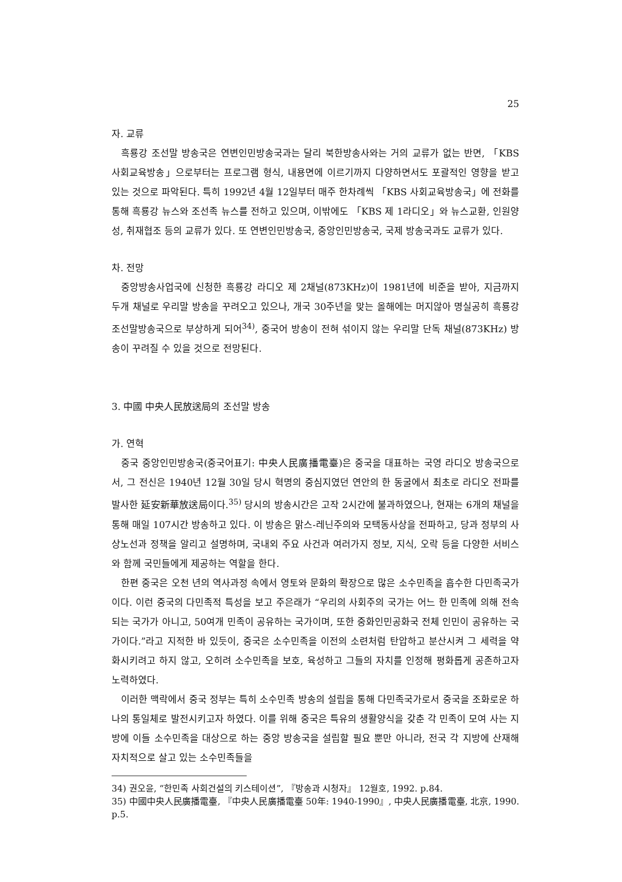25
자. 교류
흑룡강 조선말 방송국은 연변인민방송국과는 달리 북한방송사와는 거의 교류가 없는 반면, 「KBS 사회교육방송」으로부터는 프로그램 형식, 내용면에 이르기까지 다양하면서도 포괄적인 영향을 받고 있는 것으로 파악된다. 특히 1992년 4월 12일부터 매주 한차례씩 「KBS 사회교육방송국」에 전화를 통해 흑룡강 뉴스와 조선족 뉴스를 전하고 있으며, 이밖에도 「KBS 제 1라디오」와 뉴스교환, 인원양성, 취재협조 등의 교류가 있다. 또 연변인민방송국, 중앙인민방송국, 국제 방송국과도 교류가 있다.
차. 전망
중앙방송사업국에 신청한 흑룡강 라디오 제 2채널(873KHz)이 1981년에 비준을 받아, 지금까지 두개 채널로 우리말 방송을 꾸려오고 있으나, 개국 30주년을 맞는 올해에는 머지않아 명실공히 흑룡강조선말방송국으로 부상하게 되어<sup>34)</sup>, 중국어 방송이 전혀 섞이지 않는 우리말 단독 채널(873KHz) 방송이 꾸려질 수 있을 것으로 전망된다.
3. 中國 中央人民放送局의 조선말 방송
가. 연혁
중국 중앙인민방송국(중국어표기: 中央人民廣播電臺)은 중국을 대표하는 국영 라디오 방송국으로서, 그 전신은 1940년 12월 30일 당시 혁명의 중심지였던 연안의 한 동굴에서 최초로 라디오 전파를 발사한 延安新華放送局이다.<sup>35)</sup> 당시의 방송시간은 고작 2시간에 불과하였으나, 현재는 6개의 채널을 통해 매일 107시간 방송하고 있다. 이 방송은 맑스-레닌주의와 모택동사상을 전파하고, 당과 정부의 사상노선과 정책을 알리고 설명하며, 국내외 주요 사건과 여러가지 정보, 지식, 오락 등을 다양한 서비스와 함께 국민들에게 제공하는 역할을 한다.
한편 중국은 오천 년의 역사과정 속에서 영토와 문화의 확장으로 많은 소수민족을 흡수한 다민족국가이다. 이런 중국의 다민족적 특성을 보고 주은래가 “우리의 사회주의 국가는 어느 한 민족에 의해 전속되는 국가가 아니고, 50여개 민족이 공유하는 국가이며, 또한 중화인민공화국 전체 인민이 공유하는 국가이다.”라고 지적한 바 있듯이, 중국은 소수민족을 이전의 소련처럼 탄압하고 분산시켜 그 세력을 약화시키려고 하지 않고, 오히려 소수민족을 보호, 육성하고 그들의 자치를 인정해 평화롭게 공존하고자 노력하였다.
이러한 맥락에서 중국 정부는 특히 소수민족 방송의 설립을 통해 다민족국가로서 중국을 조화로운 하나의 통일체로 발전시키고자 하였다. 이를 위해 중국은 특유의 생활양식을 갖춘 각 민족이 모여 사는 지방에 이들 소수민족을 대상으로 하는 중앙 방송국을 설립할 필요 뿐만 아니라, 전국 각 지방에 산재해 자치적으로 살고 있는 소수민족들을
34) 권오윤, “한민족 사회건설의 키스테이션”, 『방송과 시청자』 12월호, 1992. p.84.
35) 中國中央人民廣播電臺, 『中央人民廣播電臺 50年: 1940-1990』, 中央人民廣播電臺, 北京, 1990. p.5.